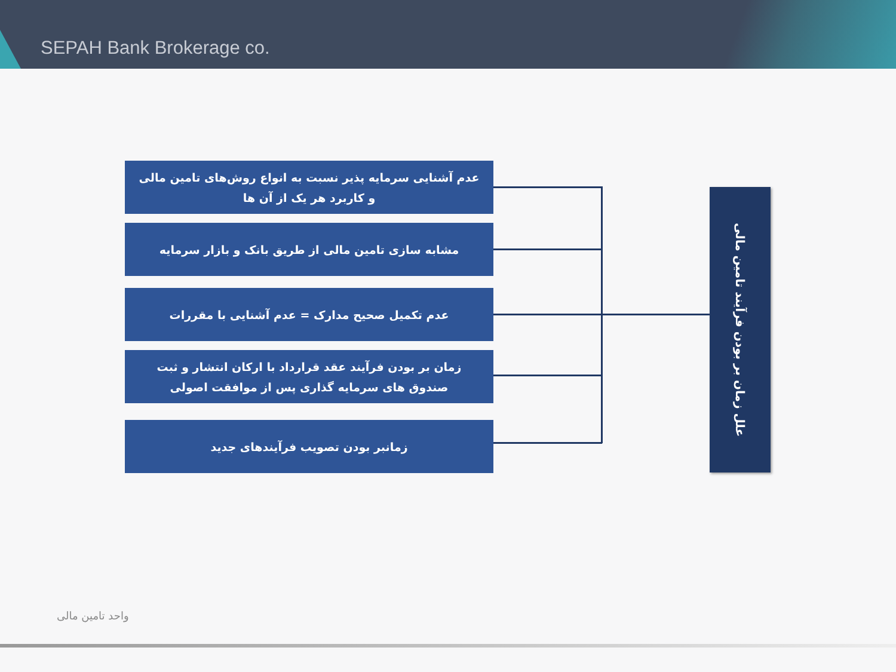SEPAH Bank Brokerage co.
عدم آشنایی سرمایه پذیر نسبت به انواع روش‌های تامین مالی
و کاربرد هر یک از آن ها
مشابه سازی تامین مالی از طریق بانک و بازار سرمایه
عدم تکمیل صحیح مدارک = عدم آشنایی با مقررات
زمان بر بودن فرآیند عقد قرارداد با ارکان انتشار و ثبت
صندوق های سرمایه گذاری پس از موافقت اصولی
زمانبر بودن تصویب فرآیندهای جدید
علل زمان بر بودن فرآیند تامین مالی
واحد تامین مالی